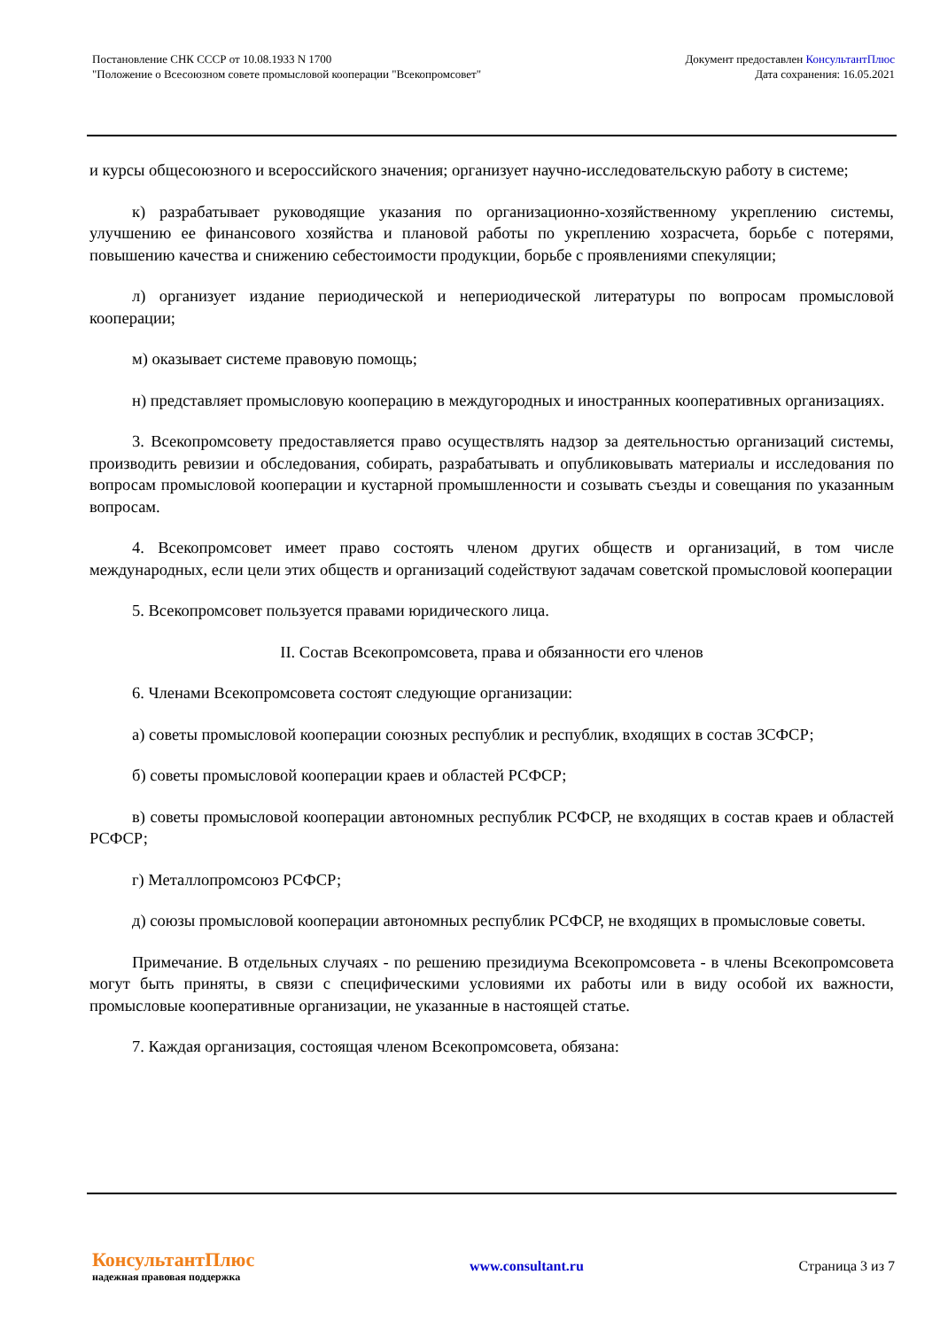Постановление СНК СССР от 10.08.1933 N 1700
"Положение о Всесоюзном совете промысловой кооперации "Всекопромсовет"
Документ предоставлен КонсультантПлюс
Дата сохранения: 16.05.2021
и курсы общесоюзного и всероссийского значения; организует научно-исследовательскую работу в системе;
к) разрабатывает руководящие указания по организационно-хозяйственному укреплению системы, улучшению ее финансового хозяйства и плановой работы по укреплению хозрасчета, борьбе с потерями, повышению качества и снижению себестоимости продукции, борьбе с проявлениями спекуляции;
л) организует издание периодической и непериодической литературы по вопросам промысловой кооперации;
м) оказывает системе правовую помощь;
н) представляет промысловую кооперацию в междугородных и иностранных кооперативных организациях.
3. Всекопромсовету предоставляется право осуществлять надзор за деятельностью организаций системы, производить ревизии и обследования, собирать, разрабатывать и опубликовывать материалы и исследования по вопросам промысловой кооперации и кустарной промышленности и созывать съезды и совещания по указанным вопросам.
4. Всекопромсовет имеет право состоять членом других обществ и организаций, в том числе международных, если цели этих обществ и организаций содействуют задачам советской промысловой кооперации
5. Всекопромсовет пользуется правами юридического лица.
II. Состав Всекопромсовета, права и обязанности его членов
6. Членами Всекопромсовета состоят следующие организации:
а) советы промысловой кооперации союзных республик и республик, входящих в состав ЗСФСР;
б) советы промысловой кооперации краев и областей РСФСР;
в) советы промысловой кооперации автономных республик РСФСР, не входящих в состав краев и областей РСФСР;
г) Металлопромсоюз РСФСР;
д) союзы промысловой кооперации автономных республик РСФСР, не входящих в промысловые советы.
Примечание. В отдельных случаях - по решению президиума Всекопромсовета - в члены Всекопромсовета могут быть приняты, в связи с специфическими условиями их работы или в виду особой их важности, промысловые кооперативные организации, не указанные в настоящей статье.
7. Каждая организация, состоящая членом Всекопромсовета, обязана:
КонсультантПлюс
надежная правовая поддержка
www.consultant.ru Страница 3 из 7